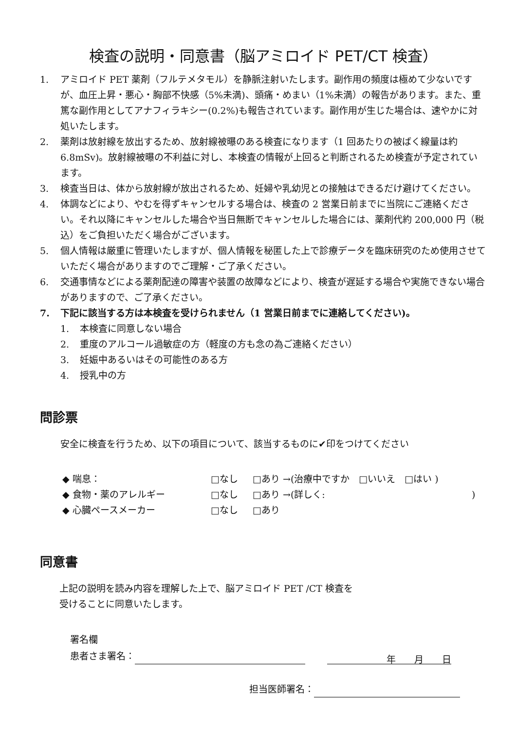検査の説明・同意書（脳アミロイド PET/CT 検査）
1. アミロイド PET 薬剤（フルテメタモル）を静脈注射いたします。副作用の頻度は極めて少ないですが、血圧上昇・悪心・胸部不快感（5%未満)、頭痛・めまい（1%未満）の報告があります。また、重篤な副作用としてアナフィラキシー(0.2%)も報告されています。副作用が生じた場合は、速やかに対処いたします。
2. 薬剤は放射線を放出するため、放射線被曝のある検査になります（1 回あたりの被ばく線量は約 6.8mSv)。放射線被曝の不利益に対し、本検査の情報が上回ると判断されるため検査が予定されています。
3. 検査当日は、体から放射線が放出されるため、妊婦や乳幼児との接触はできるだけ避けてください。
4. 体調などにより、やむを得ずキャンセルする場合は、検査の 2 営業日前までに当院にご連絡ください。それ以降にキャンセルした場合や当日無断でキャンセルした場合には、薬剤代約 200,000 円（税込）をご負担いただく場合がございます。
5. 個人情報は厳重に管理いたしますが、個人情報を秘匿した上で診療データを臨床研究のため使用させていただく場合がありますのでご理解・ご了承ください。
6. 交通事情などによる薬剤配達の障害や装置の故障などにより、検査が遅延する場合や実施できない場合がありますので、ご了承ください。
7. 下記に該当する方は本検査を受けられません（1 営業日前までに連絡してください)。
1. 本検査に同意しない場合
2. 重度のアルコール過敏症の方（軽度の方も念の為ご連絡ください）
3. 妊娠中あるいはその可能性のある方
4. 授乳中の方
問診票
安全に検査を行うため、以下の項目について、該当するものに✔印をつけてください
◆ 喘息： □なし □あり →(治療中ですか　□いいえ　□はい )
◆ 食物・薬のアレルギー □なし □あり →(詳しく:)
◆ 心臓ペースメーカー □なし □あり
同意書
上記の説明を読み内容を理解した上で、脳アミロイド PET /CT 検査を
受けることに同意いたします。
署名欄
患者さま署名： 年　　月　　日
担当医師署名：